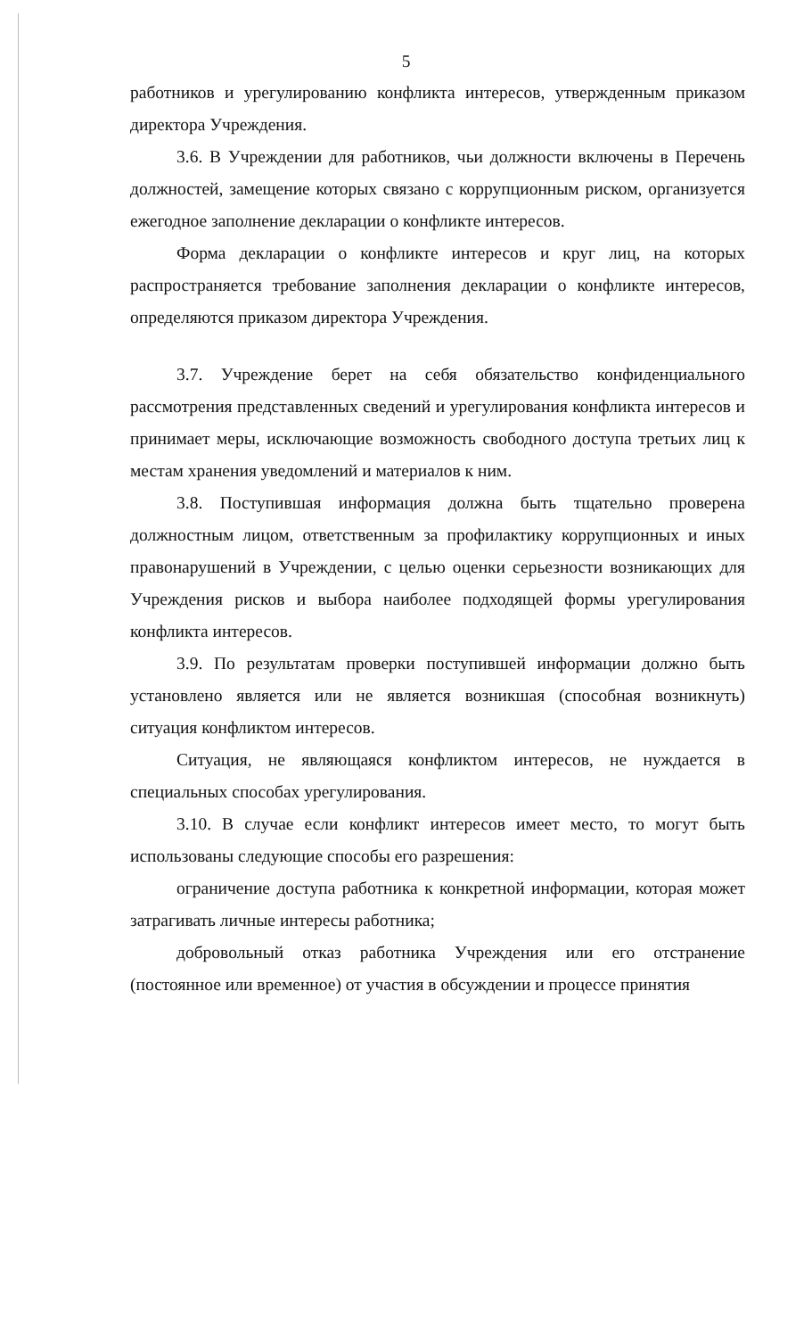5
работников и урегулированию конфликта интересов, утвержденным приказом директора Учреждения.
3.6. В Учреждении для работников, чьи должности включены в Перечень должностей, замещение которых связано с коррупционным риском, организуется ежегодное заполнение декларации о конфликте интересов.
Форма декларации о конфликте интересов и круг лиц, на которых распространяется требование заполнения декларации о конфликте интересов, определяются приказом директора Учреждения.
3.7. Учреждение берет на себя обязательство конфиденциального рассмотрения представленных сведений и урегулирования конфликта интересов и принимает меры, исключающие возможность свободного доступа третьих лиц к местам хранения уведомлений и материалов к ним.
3.8. Поступившая информация должна быть тщательно проверена должностным лицом, ответственным за профилактику коррупционных и иных правонарушений в Учреждении, с целью оценки серьезности возникающих для Учреждения рисков и выбора наиболее подходящей формы урегулирования конфликта интересов.
3.9. По результатам проверки поступившей информации должно быть установлено является или не является возникшая (способная возникнуть) ситуация конфликтом интересов.
Ситуация, не являющаяся конфликтом интересов, не нуждается в специальных способах урегулирования.
3.10. В случае если конфликт интересов имеет место, то могут быть использованы следующие способы его разрешения:
ограничение доступа работника к конкретной информации, которая может затрагивать личные интересы работника;
добровольный отказ работника Учреждения или его отстранение (постоянное или временное) от участия в обсуждении и процессе принятия